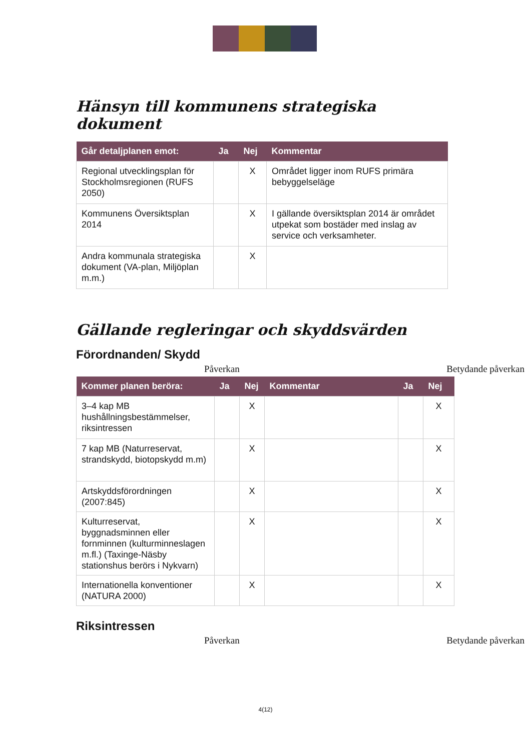Hänsyn till kommunens strategiska dokument
| Går detaljplanen emot: | Ja | Nej | Kommentar |
| --- | --- | --- | --- |
| Regional utvecklingsplan för Stockholmsregionen (RUFS 2050) | | X | Området ligger inom RUFS primära bebyggelseläge |
| Kommunens Översiktsplan 2014 | | X | I gällande översiktsplan 2014 är området utpekat som bostäder med inslag av service och verksamheter. |
| Andra kommunala strategiska dokument (VA-plan, Miljöplan m.m.) | | X | |
Gällande regleringar och skyddsvärden
Förordnanden/ Skydd
Påverkan Betydande påverkan
| Kommer planen beröra: | Ja | Nej | Kommentar | Ja | Nej |
| --- | --- | --- | --- | --- | --- |
| 3–4 kap MB hushållningsbestämmelser, riksintressen | | X | | | X |
| 7 kap MB (Naturreservat, strandskydd, biotopskydd m.m) | | X | | | X |
| Artskyddsförordningen (2007:845) | | X | | | X |
| Kulturreservat, byggnadsminnen eller fornminnen (kulturminneslagen m.fl.) (Taxinge-Näsby stationshus berörs i Nykvarn) | | X | | | X |
| Internationella konventioner (NATURA 2000) | | X | | | X |
Riksintressen
Påverkan Betydande påverkan
4(12)